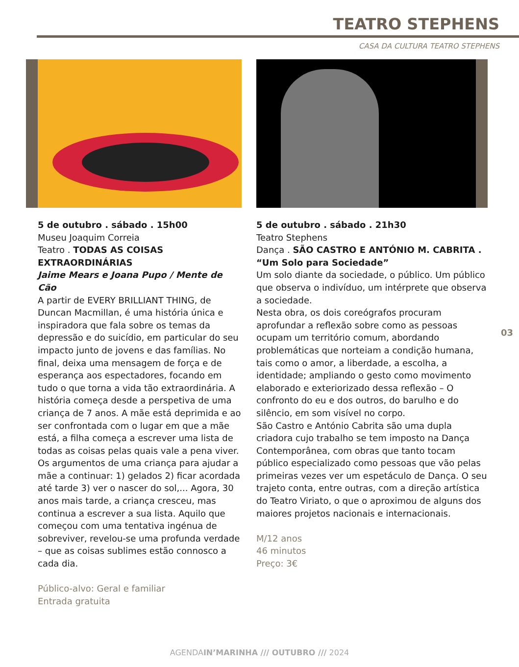TEATRO STEPHENS
CASA DA CULTURA TEATRO STEPHENS
5 de outubro . sábado . 15h00
Museu Joaquim Correia
Teatro . TODAS AS COISAS EXTRAORDINÁRIAS
Jaime Mears e Joana Pupo / Mente de Cão
A partir de EVERY BRILLIANT THING, de Duncan Macmillan, é uma história única e inspiradora que fala sobre os temas da depressão e do suicídio, em particular do seu impacto junto de jovens e das famílias. No final, deixa uma mensagem de força e de esperança aos espectadores, focando em tudo o que torna a vida tão extraordinária. A história começa desde a perspetiva de uma criança de 7 anos. A mãe está deprimida e ao ser confrontada com o lugar em que a mãe está, a filha começa a escrever uma lista de todas as coisas pelas quais vale a pena viver. Os argumentos de uma criança para ajudar a mãe a continuar: 1) gelados 2) ficar acordada até tarde 3) ver o nascer do sol,... Agora, 30 anos mais tarde, a criança cresceu, mas continua a escrever a sua lista. Aquilo que começou com uma tentativa ingénua de sobreviver, revelou-se uma profunda verdade – que as coisas sublimes estão connosco a cada dia.
Público-alvo: Geral e familiar
Entrada gratuita
5 de outubro . sábado . 21h30
Teatro Stephens
Dança . SÃO CASTRO E ANTÓNIO M. CABRITA . “Um Solo para Sociedade”
Um solo diante da sociedade, o público. Um público que observa o indivíduo, um intérprete que observa a sociedade.
Nesta obra, os dois coreógrafos procuram aprofundar a reflexão sobre como as pessoas ocupam um território comum, abordando problemáticas que norteiam a condição humana, tais como o amor, a liberdade, a escolha, a identidade; ampliando o gesto como movimento elaborado e exteriorizado dessa reflexão – O confronto do eu e dos outros, do barulho e do silêncio, em som visível no corpo.
São Castro e António Cabrita são uma dupla criadora cujo trabalho se tem imposto na Dança Contemporânea, com obras que tanto tocam público especializado como pessoas que vão pelas primeiras vezes ver um espetáculo de Dança. O seu trajeto conta, entre outras, com a direção artística do Teatro Viriato, o que o aproximou de alguns dos maiores projetos nacionais e internacionais.
M/12 anos
46 minutos
Preço: 3€
03
AGENDAIN’MARINHA /// OUTUBRO /// 2024